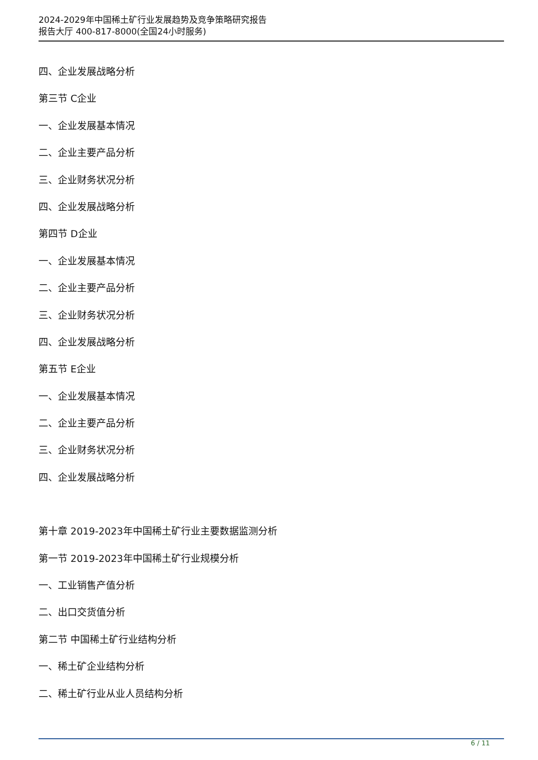2024-2029年中国稀土矿行业发展趋势及竞争策略研究报告
报告大厅 400-817-8000(全国24小时服务)
四、企业发展战略分析
第三节 C企业
一、企业发展基本情况
二、企业主要产品分析
三、企业财务状况分析
四、企业发展战略分析
第四节 D企业
一、企业发展基本情况
二、企业主要产品分析
三、企业财务状况分析
四、企业发展战略分析
第五节 E企业
一、企业发展基本情况
二、企业主要产品分析
三、企业财务状况分析
四、企业发展战略分析
第十章 2019-2023年中国稀土矿行业主要数据监测分析
第一节 2019-2023年中国稀土矿行业规模分析
一、工业销售产值分析
二、出口交货值分析
第二节 中国稀土矿行业结构分析
一、稀土矿企业结构分析
二、稀土矿行业从业人员结构分析
6 / 11